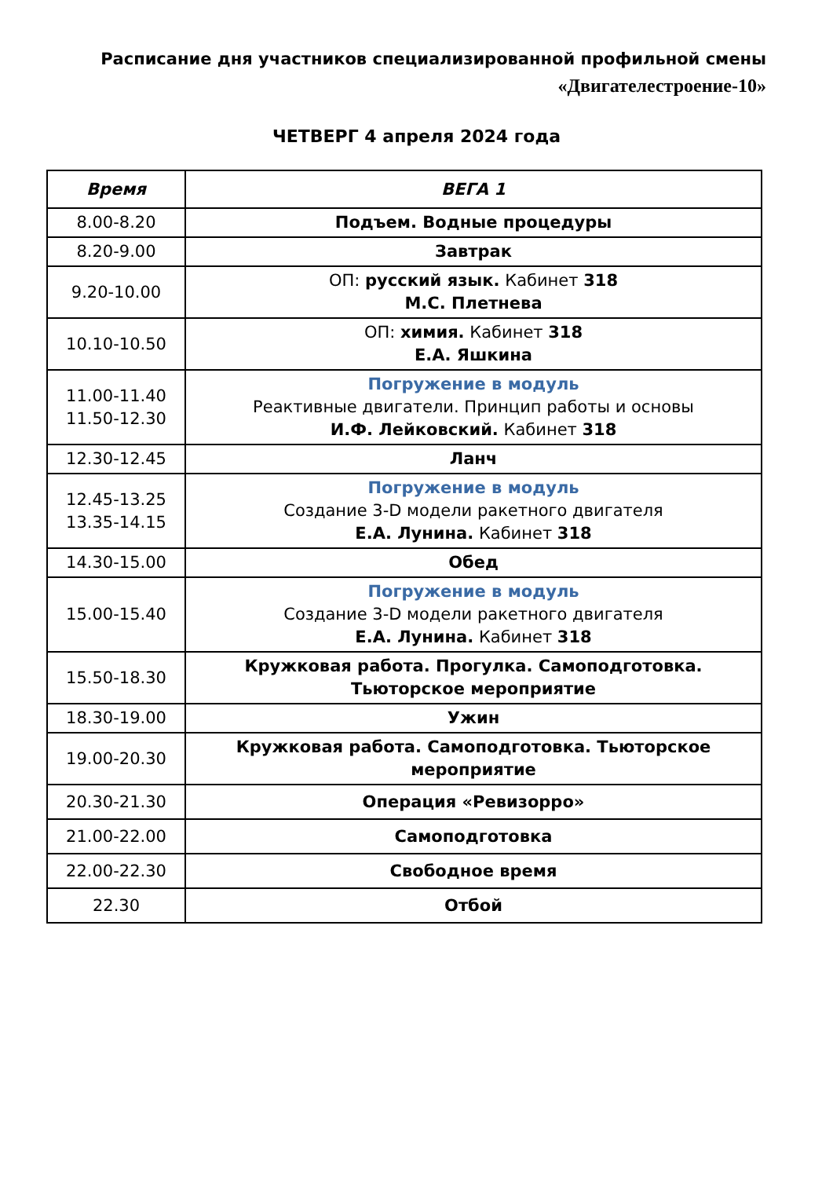Расписание дня участников специализированной профильной смены
«Двигателестроение-10»
ЧЕТВЕРГ 4 апреля 2024 года
| Время | ВЕГА 1 |
| --- | --- |
| 8.00-8.20 | Подъем. Водные процедуры |
| 8.20-9.00 | Завтрак |
| 9.20-10.00 | ОП: русский язык. Кабинет 318 М.С. Плетнева |
| 10.10-10.50 | ОП: химия. Кабинет 318 Е.А. Яшкина |
| 11.00-11.40 11.50-12.30 | Погружение в модуль Реактивные двигатели. Принцип работы и основы И.Ф. Лейковский. Кабинет 318 |
| 12.30-12.45 | Ланч |
| 12.45-13.25 13.35-14.15 | Погружение в модуль Создание 3-D модели ракетного двигателя Е.А. Лунина. Кабинет 318 |
| 14.30-15.00 | Обед |
| 15.00-15.40 | Погружение в модуль Создание 3-D модели ракетного двигателя Е.А. Лунина. Кабинет 318 |
| 15.50-18.30 | Кружковая работа. Прогулка. Самоподготовка. Тьюторское мероприятие |
| 18.30-19.00 | Ужин |
| 19.00-20.30 | Кружковая работа. Самоподготовка. Тьюторское мероприятие |
| 20.30-21.30 | Операция «Ревизорро» |
| 21.00-22.00 | Самоподготовка |
| 22.00-22.30 | Свободное время |
| 22.30 | Отбой |